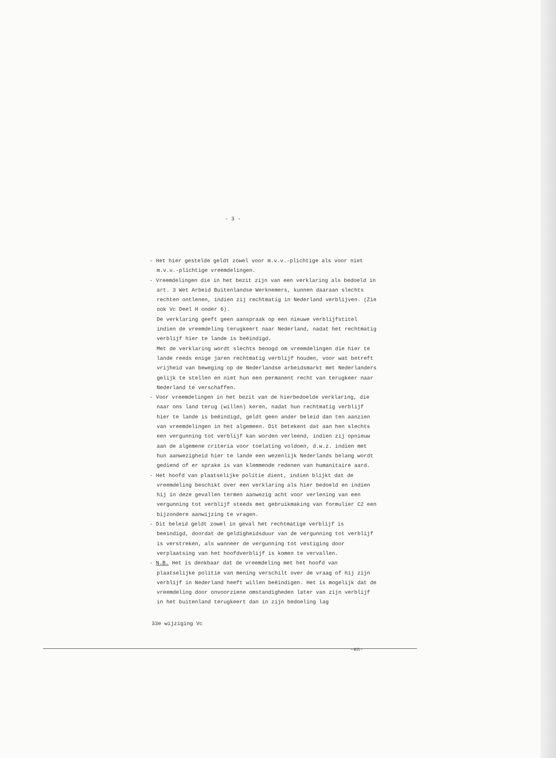- 3 -
- Het hier gestelde geldt zowel voor m.v.v.-plichtige als voor niet m.v.v.-plichtige vreemdelingen.
- Vreemdelingen die in het bezit zijn van een verklaring als bedoeld in art. 3 Wet Arbeid Buitenlandse Werknemers, kunnen daaraan slechts rechten ontlenen, indien zij rechtmatig in Nederland verblijven. (Zie ook Vc Deel H onder 6).
De verklaring geeft geen aanspraak op een nieuwe verblijfstitel indien de vreemdeling terugkeert naar Nederland, nadat het rechtmatig verblijf hier te lande is beëindigd.
Met de verklaring wordt slechts beoogd om vreemdelingen die hier te lande reeds enige jaren rechtmatig verblijf houden, voor wat betreft vrijheid van beweging op de Nederlandse arbeidsmarkt met Nederlanders gelijk te stellen en niet hun een permanent recht van terugkeer naar Nederland te verschaffen.
- Voor vreemdelingen in het bezit van de hierbedoelde verklaring, die naar ons land terug (willen) keren, nadat hun rechtmatig verblijf hier te lande is beëindigd, geldt geen ander beleid dan ten aanzien van vreemdelingen in het algemeen. Dit betekent dat aan hen slechts een vergunning tot verblijf kan worden verleend, indien zij opnieuw aan de algemene criteria voor toelating voldoen, d.w.z. indien met hun aanwezigheid hier te lande een wezenlijk Nederlands belang wordt gediend of er sprake is van klemmende redenen van humanitaire aard.
- Het hoofd van plaatselijke politie dient, indien blijkt dat de vreemdeling beschikt over een verklaring als hier bedoeld en indien hij in deze gevallen termen aanwezig acht voor verlening van een vergunning tot verblijf steeds met gebruikmaking van formulier C2 een bijzondere aanwijzing te vragen.
- Dit beleid geldt zowel in geval het rechtmatige verblijf is beeindigd, doordat de geldigheidsduur van de vergunning tot verblijf is verstreken, als wanneer de vergunning tot vestiging door verplaatsing van het hoofdverblijf is komen te vervallen.
- N.B. Het is denkbaar dat de vreemdeling met het hoofd van plaatselijke politie van mening verschilt over de vraag of hij zijn verblijf in Nederland heeft willen beëindigen. Het is mogelijk dat de vreemdeling door onvoorziene omstandigheden later van zijn verblijf in het buitenland terugkeert dan in zijn bedoeling lag
33e wijziging Vc
-en-